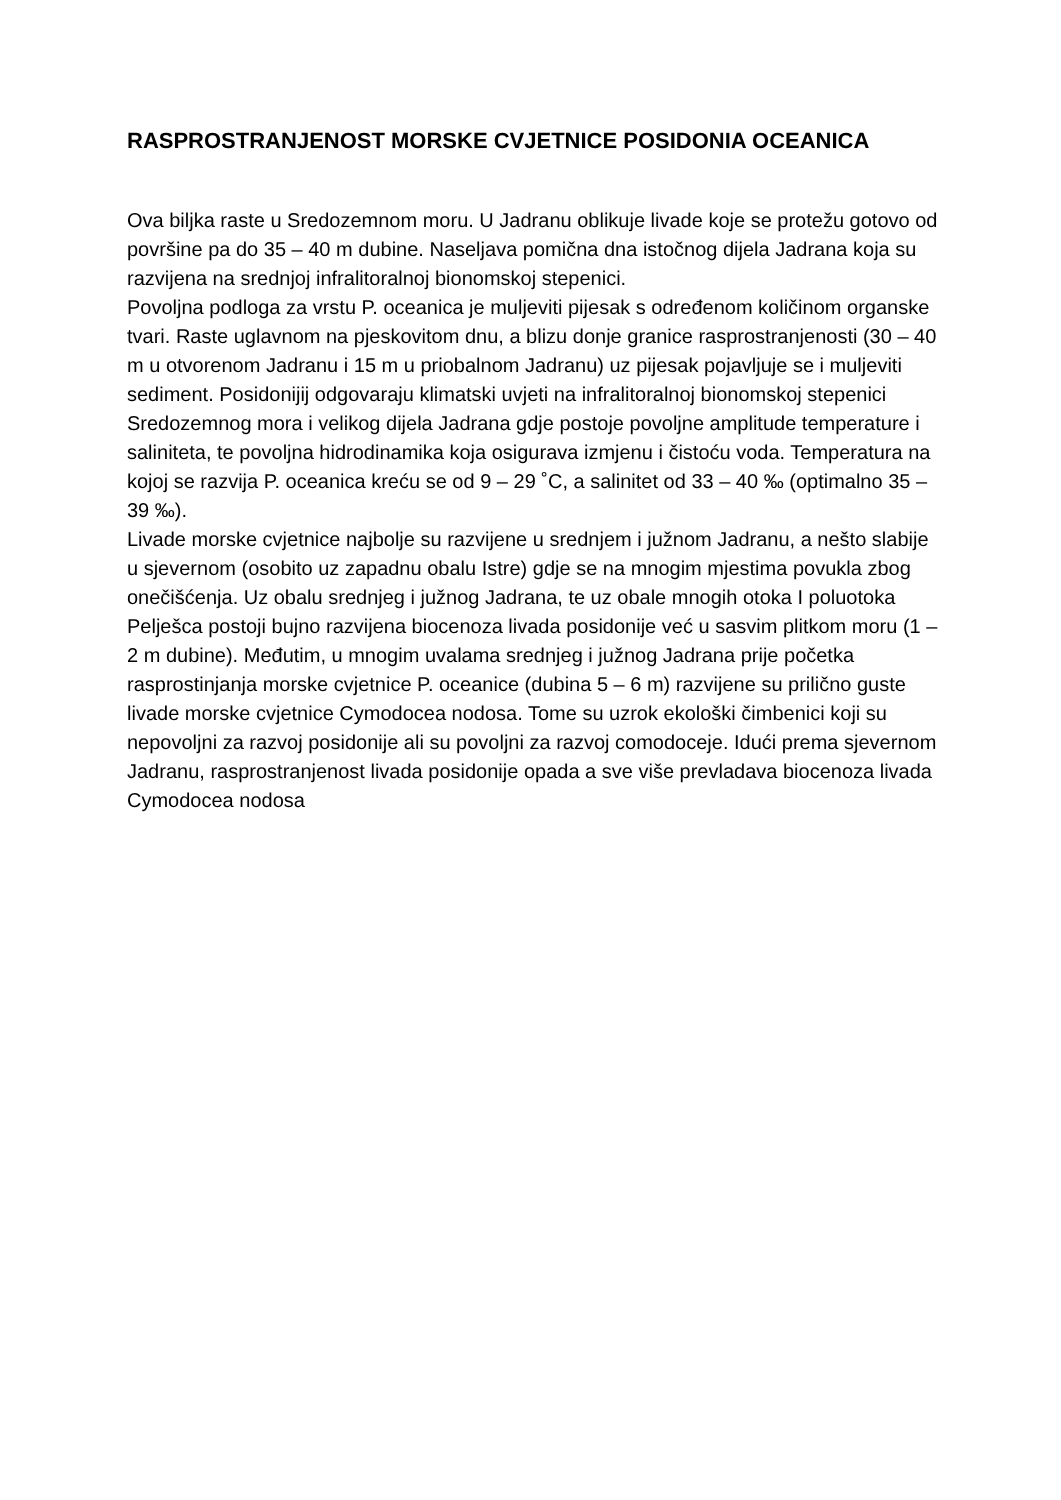RASPROSTRANJENOST MORSKE CVJETNICE POSIDONIA OCEANICA
Ova biljka raste u Sredozemnom moru. U Jadranu oblikuje livade koje se protežu gotovo od površine pa do 35 – 40 m dubine. Naseljava pomična dna istočnog dijela Jadrana koja su razvijena na srednjoj infralitoralnoj bionomskoj stepenici.
Povoljna podloga za vrstu P. oceanica je muljeviti pijesak s određenom količinom organske tvari. Raste uglavnom na pjeskovitom dnu, a blizu donje granice rasprostranjenosti (30 – 40 m u otvorenom Jadranu i 15 m u priobalnom Jadranu) uz pijesak pojavljuje se i muljeviti sediment. Posidonijij odgovaraju klimatski uvjeti na infralitoralnoj bionomskoj stepenici Sredozemnog mora i velikog dijela Jadrana gdje postoje povoljne amplitude temperature i saliniteta, te povoljna hidrodinamika koja osigurava izmjenu i čistoću voda. Temperatura na kojoj se razvija P. oceanica kreću se od 9 – 29 ˚C, a salinitet od 33 – 40 ‰ (optimalno 35 – 39 ‰).
Livade morske cvjetnice najbolje su razvijene u srednjem i južnom Jadranu, a nešto slabije u sjevernom (osobito uz zapadnu obalu Istre) gdje se na mnogim mjestima povukla zbog onečišćenja. Uz obalu srednjeg i južnog Jadrana, te uz obale mnogih otoka I poluotoka Pelješca postoji bujno razvijena biocenoza livada posidonije već u sasvim plitkom moru (1 – 2 m dubine). Međutim, u mnogim uvalama srednjeg i južnog Jadrana prije početka rasprostinjanja morske cvjetnice P. oceanice (dubina 5 – 6 m) razvijene su prilično guste livade morske cvjetnice Cymodocea nodosa. Tome su uzrok ekološki čimbenici koji su nepovoljni za razvoj posidonije ali su povoljni za razvoj comodoceje. Idući prema sjevernom Jadranu, rasprostranjenost livada posidonije opada a sve više prevladava biocenoza livada Cymodocea nodosa